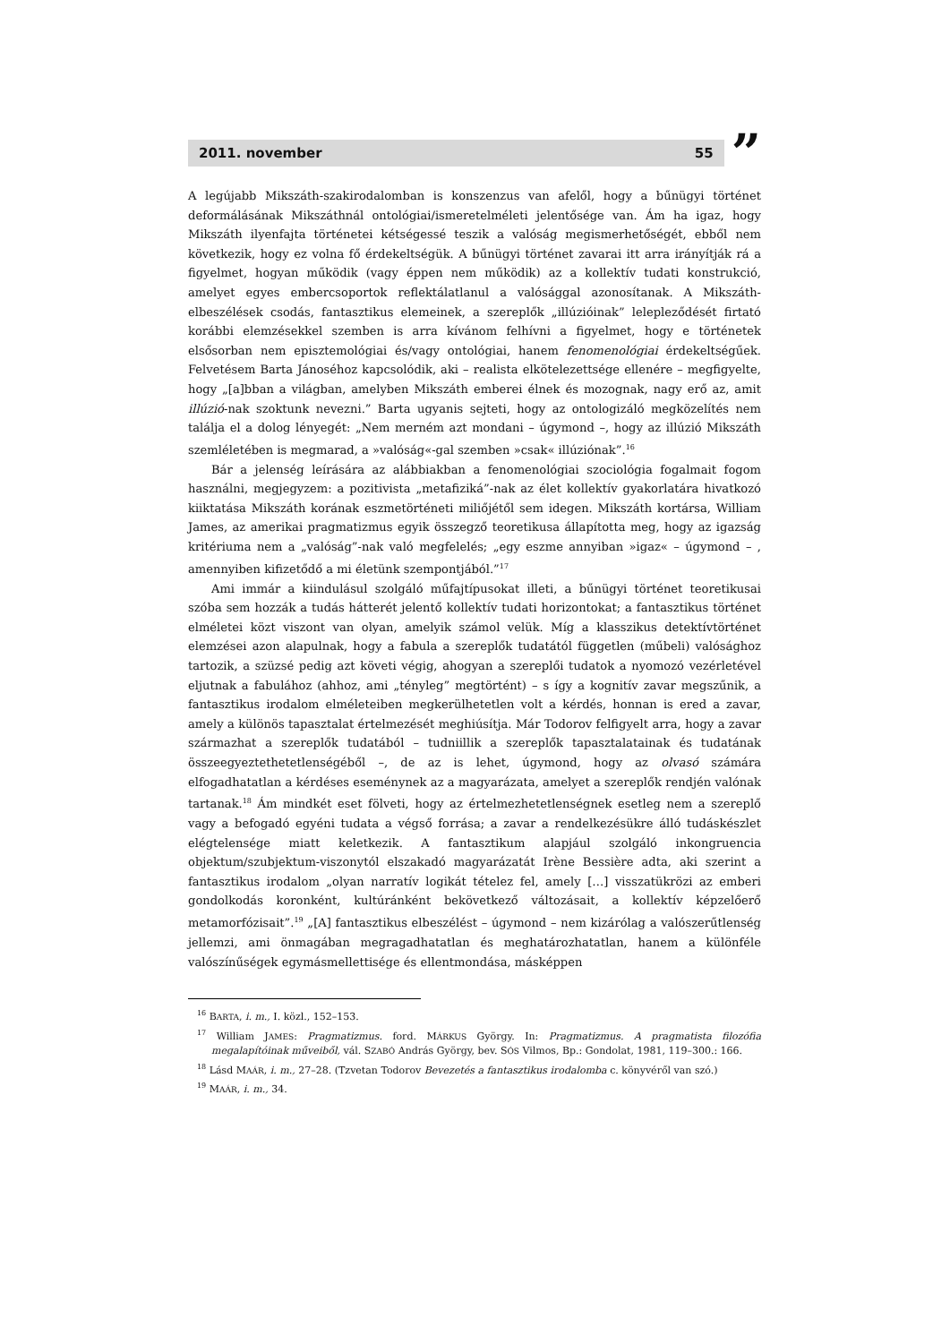2011. november 55
”
A legújabb Mikszáth-szakirodalomban is konszenzus van afelől, hogy a bűnügyi történet deformálásának Mikszáthnál ontológiai/ismeretelméleti jelentősége van. Ám ha igaz, hogy Mikszáth ilyenfajta történetei kétségessé teszik a valóság megismerhetőségét, ebből nem következik, hogy ez volna fő érdekeltségük. A bűnügyi történet zavarai itt arra irányítják rá a figyelmet, hogyan működik (vagy éppen nem működik) az a kollektív tudati konstrukció, amelyet egyes embercsoportok reflektálatlanul a valósággal azonosítanak. A Mikszáth-elbeszélések csodás, fantasztikus elemeinek, a szereplők „illúzióinak” lelepleződését firtató korábbi elemzésekkel szemben is arra kívánom felhívni a figyelmet, hogy e történetek elsősorban nem episztemológiai és/vagy ontológiai, hanem fenomenológiai érdekeltségűek. Felvetésem Barta Jánoséhoz kapcsolódik, aki – realista elkötelezettsége ellenére – megfigyelte, hogy „[a]bban a világban, amelyben Mikszáth emberei élnek és mozognak, nagy erő az, amit illúzió-nak szoktunk nevezni.” Barta ugyanis sejteti, hogy az ontologizáló megközelítés nem találja el a dolog lényegét: „Nem merném azt mondani – úgymond –, hogy az illúzió Mikszáth szemléletében is megmarad, a »valóság«-gal szemben »csak« illúziónak”.<sup>16</sup>
Bár a jelenség leírására az alábbiakban a fenomenológiai szociológia fogalmait fogom használni, megjegyzem: a pozitivista „metafiziká”-nak az élet kollektív gyakorlatára hivatkozó kiiktatása Mikszáth korának eszmetörténeti miliőjétől sem idegen. Mikszáth kortársa, William James, az amerikai pragmatizmus egyik összegző teoretikusa állapította meg, hogy az igazság kritériuma nem a „valóság”-nak való megfelelés; „egy eszme annyiban »igaz« – úgymond – , amennyiben kifizetődő a mi életünk szempontjából.”<sup>17</sup>
Ami immár a kiindulásul szolgáló műfajtípusokat illeti, a bűnügyi történet teoretikusai szóba sem hozzák a tudás hátterét jelentő kollektív tudati horizontokat; a fantasztikus történet elméletei közt viszont van olyan, amelyik számol velük. Míg a klasszikus detektívtörténet elemzései azon alapulnak, hogy a fabula a szereplők tudatától független (műbeli) valósághoz tartozik, a szüzsé pedig azt követi végig, ahogyan a szereplői tudatok a nyomozó vezérletével eljutnak a fabulához (ahhoz, ami „tényleg” megtörtént) – s így a kognitív zavar megszűnik, a fantasztikus irodalom elméleteiben megkerülhetetlen volt a kérdés, honnan is ered a zavar, amely a különös tapasztalat értelmezését meghiúsítja. Már Todorov felfigyelt arra, hogy a zavar származhat a szereplők tudatából – tudniillik a szereplők tapasztalatainak és tudatának összeegyeztethetetlenségéből –, de az is lehet, úgymond, hogy az olvasó számára elfogadhatatlan a kérdéses eseménynek az a magyarázata, amelyet a szereplők rendjén valónak tartanak.<sup>18</sup> Ám mindkét eset fölveti, hogy az értelmezhetetlenségnek esetleg nem a szereplő vagy a befogadó egyéni tudata a végső forrása; a zavar a rendelkezésükre álló tudáskészlet elégtelensége miatt keletkezik. A fantasztikum alapjául szolgáló inkongruencia objektum/szubjektum-viszonytól elszakadó magyarázatát Irène Bessière adta, aki szerint a fantasztikus irodalom „olyan narratív logikát tételez fel, amely […] visszatükrözi az emberi gondolkodás koronként, kultúránként bekövetkező változásait, a kollektív képzelőerő metamorfózisait”.<sup>19</sup> „[A] fantasztikus elbeszélést – úgymond – nem kizárólag a valószerűtlenség jellemzi, ami önmagában megragadhatatlan és meghatározhatatlan, hanem a különféle valószínűségek egymásmellettisége és ellentmondása, másképpen
<sup>16</sup> BARTA, i. m., I. közl., 152–153.
<sup>17</sup> William JAMES: Pragmatizmus. ford. MÁRKUS György. In: Pragmatizmus. A pragmatista filozófia megalapítóinak műveiből, vál. SZABÓ András György, bev. SÓS Vilmos, Bp.: Gondolat, 1981, 119–300.: 166.
<sup>18</sup> Lásd MAÁR, i. m., 27–28. (Tzvetan Todorov Bevezetés a fantasztikus irodalomba c. könyvéről van szó.)
<sup>19</sup> MAÁR, i. m., 34.